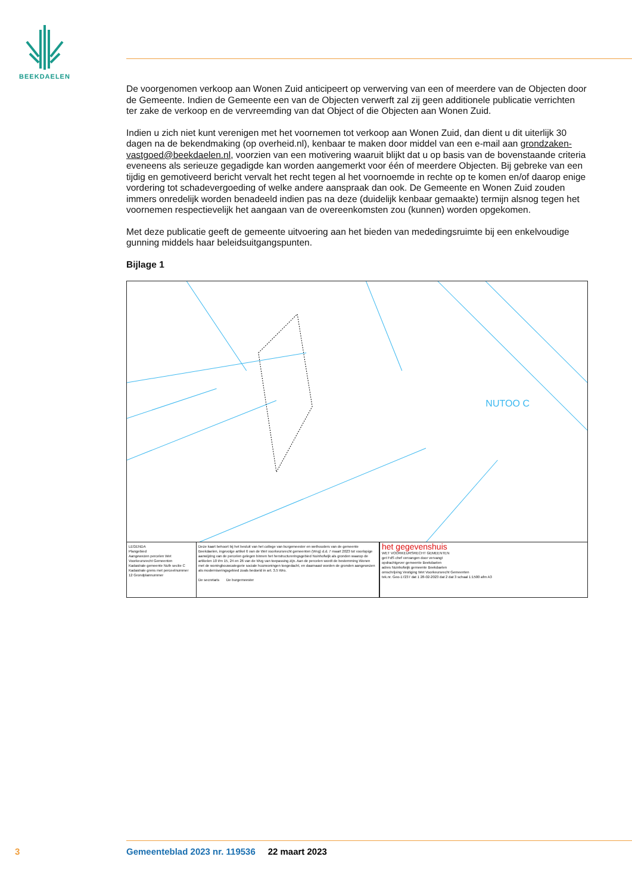BEEKDAELEN
De voorgenomen verkoop aan Wonen Zuid anticipeert op verwerving van een of meerdere van de Objecten door de Gemeente. Indien de Gemeente een van de Objecten verwerft zal zij geen additionele publicatie verrichten ter zake de verkoop en de vervreemding van dat Object of die Objecten aan Wonen Zuid.
Indien u zich niet kunt verenigen met het voornemen tot verkoop aan Wonen Zuid, dan dient u dit uiterlijk 30 dagen na de bekendmaking (op overheid.nl), kenbaar te maken door middel van een e-mail aan grondzaken-vastgoed@beekdaelen.nl, voorzien van een motivering waaruit blijkt dat u op basis van de bovenstaande criteria eveneens als serieuze gegadigde kan worden aangemerkt voor één of meer­dere Objecten. Bij gebreke van een tijdig en gemotiveerd bericht vervalt het recht tegen al het voor­noemde in rechte op te komen en/of daarop enige vordering tot schadevergoeding of welke andere aanspraak dan ook. De Gemeente en Wonen Zuid zouden immers onredelijk worden benadeeld indien pas na deze (duidelijk kenbaar gemaakte) termijn alsnog tegen het voornemen respectievelijk het aangaan van de overeenkomsten zou (kunnen) worden opgekomen.
Met deze publicatie geeft de gemeente uitvoering aan het bieden van mededingsruimte bij een enkel­voudige gunning middels haar beleidsuitgangspunten.
Bijlage 1
NUTOO C
LEGENDA
Plangebied
Aangewezen percelen Wet Voorkeursrecht Gemeenten
Kadastrale gemeente Nuth sectie C
Kadastrale grens met perceelnummer
12 Grondplannummer
Deze kaart behoort bij het besluit van het college van burgemeester en wethouders van de gemeente Beekdaelen, ingevolge artikel 6 van de Wet voorkeursrecht gemeenten (Wvg) d.d. 7 maart 2023 tot voorlopige aanwijzing van de percelen gelegen binnen het herstructureringsgebied Nuinhofwijk als gronden waarop de artikelen 10 t/m 15, 24 en 26 van de Wvg van toepassing zijn. Aan de percelen wordt de bestemming Wonen met de woningbouwcategorie sociale huurwoningen toegedacht, en daarnaast worden de gronden aangewezen als moderniseringsgebied zoals bedoeld in art. 3.5 Wro.
De secretaris De burgemeester
het gegevenshuis
WET VOORKEURSRECHT GEMEENTEN
get FdS chef vervangen door vervangt
opdrachtgever gemeente Beekdaelen
adres Nuinhofwijk gemeente Beekdaelen
omschrijving Vestiging Wet Voorkeursrecht Gemeenten
tek.nr. Geo-17237 dat 1 28-02-2023 dat 2 dat 3 schaal 1:1500 afm A3
3 Gemeenteblad 2023 nr. 119536 22 maart 2023